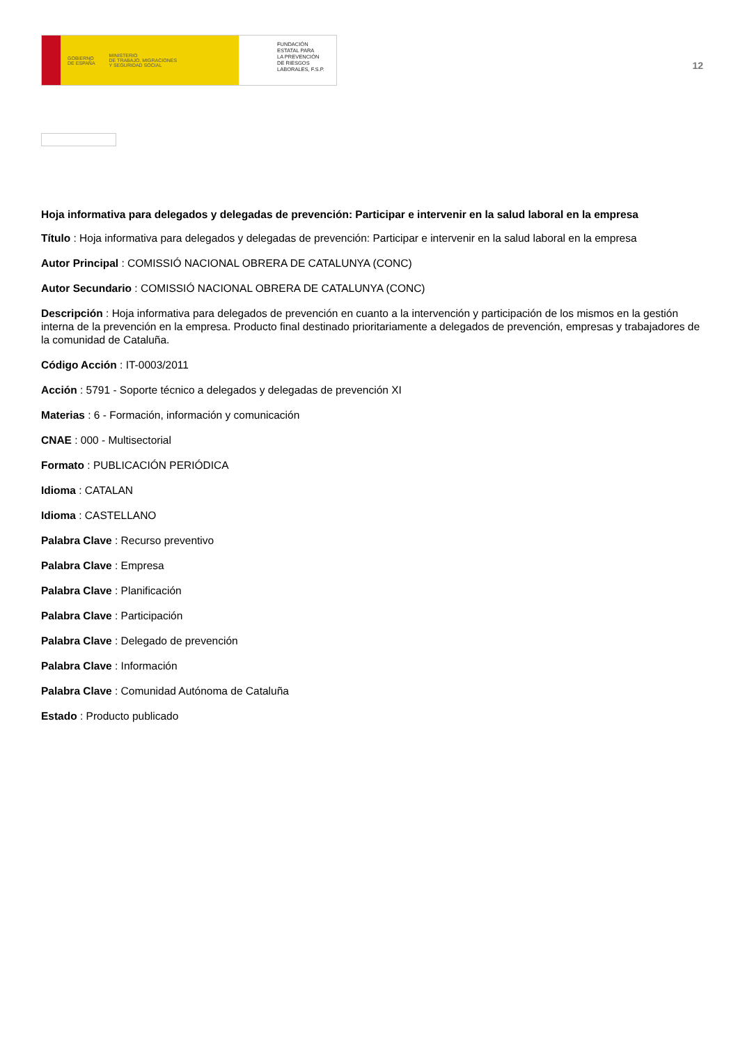GOBIERNO
DE ESPAÑA MINISTERIO
DE TRABAJO, MIGRACIONES
Y SEGURIDAD SOCIAL
FUNDACIÓN
ESTATAL PARA
LA PREVENCIÓN
DE RIESGOS
LABORALES, F.S.P.
12
Hoja informativa para delegados y delegadas de prevención: Participar e intervenir en la salud laboral en la empresa
Título : Hoja informativa para delegados y delegadas de prevención: Participar e intervenir en la salud laboral en la empresa
Autor Principal : COMISSIÓ NACIONAL OBRERA DE CATALUNYA (CONC)
Autor Secundario : COMISSIÓ NACIONAL OBRERA DE CATALUNYA (CONC)
Descripción : Hoja informativa para delegados de prevención en cuanto a la intervención y participación de los mismos en la gestión interna de la prevención en la empresa. Producto final destinado prioritariamente a delegados de prevención, empresas y trabajadores de la comunidad de Cataluña.
Código Acción : IT-0003/2011
Acción : 5791 - Soporte técnico a delegados y delegadas de prevención XI
Materias : 6 - Formación, información y comunicación
CNAE : 000 - Multisectorial
Formato : PUBLICACIÓN PERIÓDICA
Idioma : CATALAN
Idioma : CASTELLANO
Palabra Clave : Recurso preventivo
Palabra Clave : Empresa
Palabra Clave : Planificación
Palabra Clave : Participación
Palabra Clave : Delegado de prevención
Palabra Clave : Información
Palabra Clave : Comunidad Autónoma de Cataluña
Estado : Producto publicado